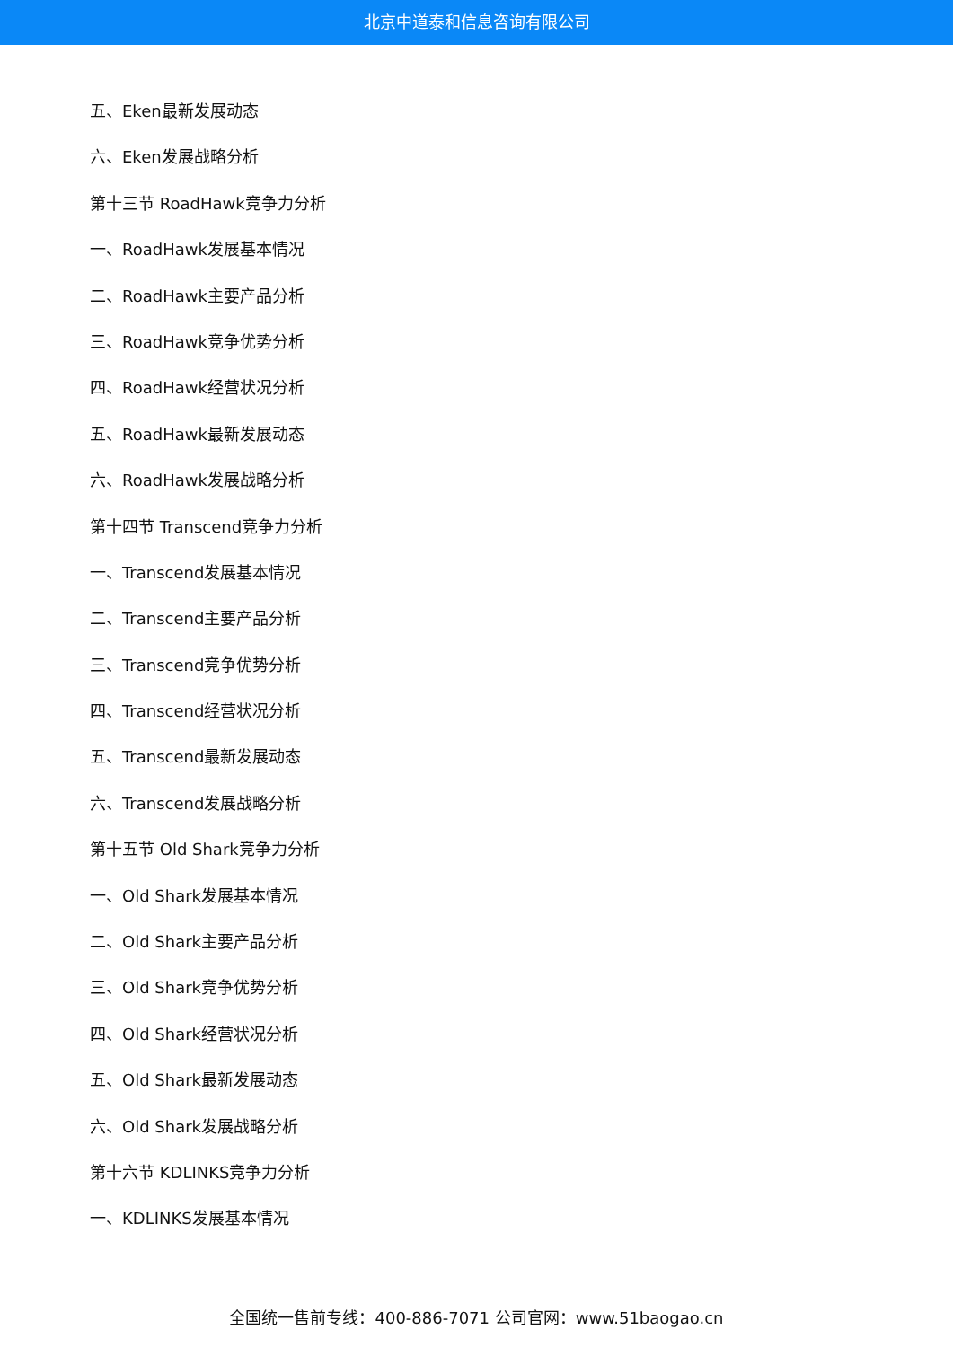北京中道泰和信息咨询有限公司
五、Eken最新发展动态
六、Eken发展战略分析
第十三节 RoadHawk竞争力分析
一、RoadHawk发展基本情况
二、RoadHawk主要产品分析
三、RoadHawk竞争优势分析
四、RoadHawk经营状况分析
五、RoadHawk最新发展动态
六、RoadHawk发展战略分析
第十四节 Transcend竞争力分析
一、Transcend发展基本情况
二、Transcend主要产品分析
三、Transcend竞争优势分析
四、Transcend经营状况分析
五、Transcend最新发展动态
六、Transcend发展战略分析
第十五节 Old Shark竞争力分析
一、Old Shark发展基本情况
二、Old Shark主要产品分析
三、Old Shark竞争优势分析
四、Old Shark经营状况分析
五、Old Shark最新发展动态
六、Old Shark发展战略分析
第十六节 KDLINKS竞争力分析
一、KDLINKS发展基本情况
全国统一售前专线：400-886-7071 公司官网：www.51baogao.cn